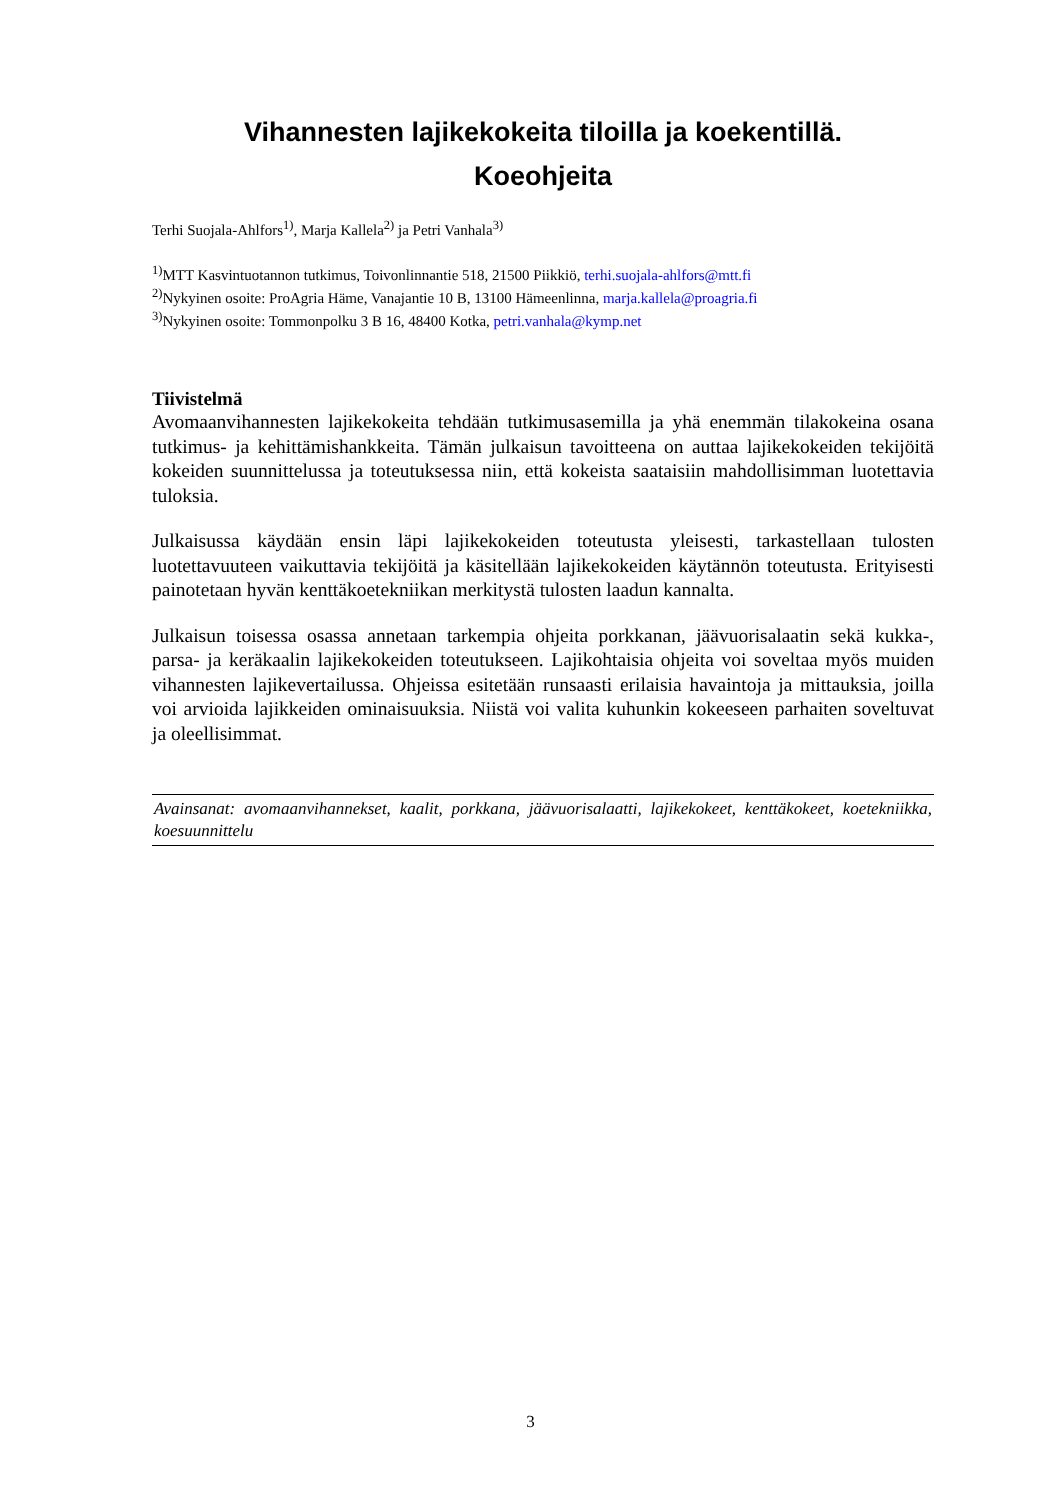Vihannesten lajikekokeita tiloilla ja koekentillä.
Koeohjeita
Terhi Suojala-Ahlfors<sup>1)</sup>, Marja Kallela<sup>2)</sup> ja Petri Vanhala<sup>3)</sup>
<sup>1)</sup> MTT Kasvintuotannon tutkimus, Toivonlinnantie 518, 21500 Piikkiö, terhi.suojala-ahlfors@mtt.fi
<sup>2)</sup> Nykyinen osoite: ProAgria Häme, Vanajantie 10 B, 13100 Hämeenlinna, marja.kallela@proagria.fi
<sup>3)</sup> Nykyinen osoite: Tommonpolku 3 B 16, 48400 Kotka, petri.vanhala@kymp.net
Tiivistelmä
Avomaanvihannesten lajikekokeita tehdään tutkimusasemilla ja yhä enemmän tilakokeina osana tutkimus- ja kehittämishankkeita. Tämän julkaisun tavoitteena on auttaa lajikekokeiden tekijöitä kokeiden suunnittelussa ja toteutuksessa niin, että kokeista saataisiin mahdollisimman luotettavia tuloksia.
Julkaisussa käydään ensin läpi lajikekokeiden toteutusta yleisesti, tarkastellaan tulosten luotettavuuteen vaikuttavia tekijöitä ja käsitellään lajikekokeiden käytännön toteutusta. Erityisesti painotetaan hyvän kenttäkoetekniikan merkitystä tulosten laadun kannalta.
Julkaisun toisessa osassa annetaan tarkempia ohjeita porkkanan, jäävuorisalaatin sekä kukka-, parsa- ja keräkaalin lajikekokeiden toteutukseen. Lajikohtaisia ohjeita voi soveltaa myös muiden vihannesten lajikevertailussa. Ohjeissa esitetään runsaasti erilaisia havaintoja ja mittauksia, joilla voi arvioida lajikkeiden ominaisuuksia. Niistä voi valita kuhunkin kokeeseen parhaiten soveltuvat ja oleellisimmat.
Avainsanat: avomaanvihannekset, kaalit, porkkana, jäävuorisalaatti, lajikekokeet, kenttäkokeet, koetekniikka, koesuunnittelu
3